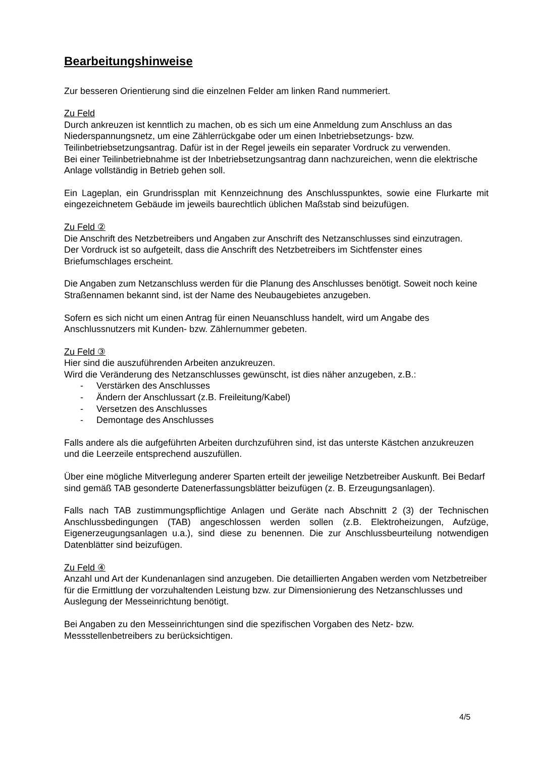Bearbeitungshinweise
Zur besseren Orientierung sind die einzelnen Felder am linken Rand nummeriert.
Zu Feld
Durch ankreuzen ist kenntlich zu machen, ob es sich um eine Anmeldung zum Anschluss an das Niederspannungsnetz, um eine Zählerrückgabe oder um einen Inbetriebsetzungs- bzw. Teilinbetriebsetzungsantrag. Dafür ist in der Regel jeweils ein separater Vordruck zu verwenden.
Bei einer Teilinbetriebnahme ist der Inbetriebsetzungsantrag dann nachzureichen, wenn die elektrische Anlage vollständig in Betrieb gehen soll.
Ein Lageplan, ein Grundrissplan mit Kennzeichnung des Anschlusspunktes, sowie eine Flurkarte mit eingezeichnetem Gebäude im jeweils baurechtlich üblichen Maßstab sind beizufügen.
Zu Feld ②
Die Anschrift des Netzbetreibers und Angaben zur Anschrift des Netzanschlusses sind einzutragen.
Der Vordruck ist so aufgeteilt, dass die Anschrift des Netzbetreibers im Sichtfenster eines Briefumschlages erscheint.
Die Angaben zum Netzanschluss werden für die Planung des Anschlusses benötigt. Soweit noch keine Straßennamen bekannt sind, ist der Name des Neubaugebietes anzugeben.
Sofern es sich nicht um einen Antrag für einen Neuanschluss handelt, wird um Angabe des Anschlussnutzers mit Kunden- bzw. Zählernummer gebeten.
Zu Feld ③
Hier sind die auszuführenden Arbeiten anzukreuzen.
Wird die Veränderung des Netzanschlusses gewünscht, ist dies näher anzugeben, z.B.:
- Verstärken des Anschlusses
- Ändern der Anschlussart (z.B. Freileitung/Kabel)
- Versetzen des Anschlusses
- Demontage des Anschlusses
Falls andere als die aufgeführten Arbeiten durchzuführen sind, ist das unterste Kästchen anzukreuzen und die Leerzeile entsprechend auszufüllen.
Über eine mögliche Mitverlegung anderer Sparten erteilt der jeweilige Netzbetreiber Auskunft. Bei Bedarf sind gemäß TAB gesonderte Datenerfassungsblätter beizufügen (z. B. Erzeugungsanlagen).
Falls nach TAB zustimmungspflichtige Anlagen und Geräte nach Abschnitt 2 (3) der Technischen Anschlussbedingungen (TAB) angeschlossen werden sollen (z.B. Elektroheizungen, Aufzüge, Eigenerzeugungsanlagen u.a.), sind diese zu benennen. Die zur Anschlussbeurteilung notwendigen Datenblätter sind beizufügen.
Zu Feld ④
Anzahl und Art der Kundenanlagen sind anzugeben. Die detaillierten Angaben werden vom Netzbetreiber für die Ermittlung der vorzuhaltenden Leistung bzw. zur Dimensionierung des Netzanschlusses und Auslegung der Messeinrichtung benötigt.
Bei Angaben zu den Messeinrichtungen sind die spezifischen Vorgaben des Netz- bzw. Messstellenbetreibers zu berücksichtigen.
4/5